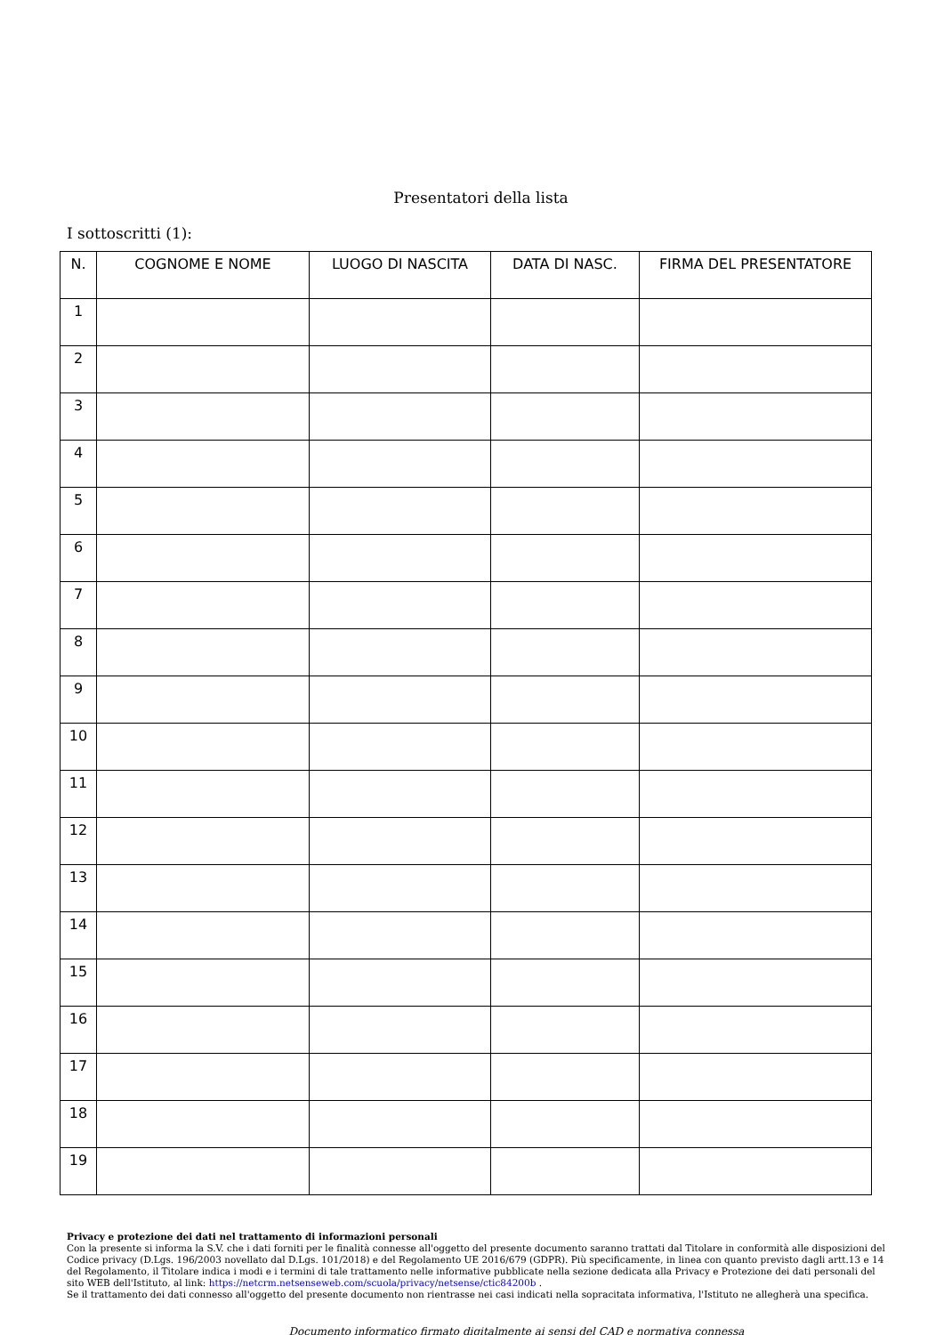Presentatori della lista
I sottoscritti (1):
| N. | COGNOME E NOME | LUOGO DI NASCITA | DATA DI NASC. | FIRMA DEL PRESENTATORE |
| --- | --- | --- | --- | --- |
| 1 | | | | |
| 2 | | | | |
| 3 | | | | |
| 4 | | | | |
| 5 | | | | |
| 6 | | | | |
| 7 | | | | |
| 8 | | | | |
| 9 | | | | |
| 10 | | | | |
| 11 | | | | |
| 12 | | | | |
| 13 | | | | |
| 14 | | | | |
| 15 | | | | |
| 16 | | | | |
| 17 | | | | |
| 18 | | | | |
| 19 | | | | |
Privacy e protezione dei dati nel trattamento di informazioni personali
Con la presente si informa la S.V. che i dati forniti per le finalità connesse all'oggetto del presente documento saranno trattati dal Titolare in conformità alle disposizioni del Codice privacy (D.Lgs. 196/2003 novellato dal D.Lgs. 101/2018) e del Regolamento UE 2016/679 (GDPR). Più specificamente, in linea con quanto previsto dagli artt.13 e 14 del Regolamento, il Titolare indica i modi e i termini di tale trattamento nelle informative pubblicate nella sezione dedicata alla Privacy e Protezione dei dati personali del sito WEB dell'Istituto, al link: https://netcrm.netsenseweb.com/scuola/privacy/netsense/ctic84200b .
Se il trattamento dei dati connesso all'oggetto del presente documento non rientrasse nei casi indicati nella sopracitata informativa, l'Istituto ne allegherà una specifica.
Documento informatico firmato digitalmente ai sensi del CAD e normativa connessa